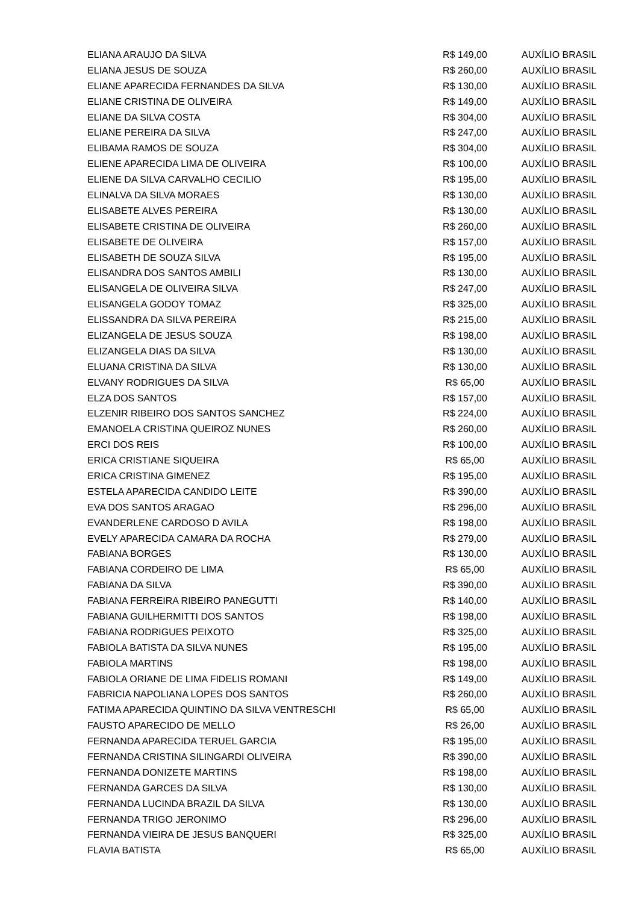| ELIANA ARAUJO DA SILVA | R$ 149,00 | AUXÍLIO BRASIL |
| ELIANA JESUS DE SOUZA | R$ 260,00 | AUXÍLIO BRASIL |
| ELIANE APARECIDA FERNANDES DA SILVA | R$ 130,00 | AUXÍLIO BRASIL |
| ELIANE CRISTINA DE OLIVEIRA | R$ 149,00 | AUXÍLIO BRASIL |
| ELIANE DA SILVA COSTA | R$ 304,00 | AUXÍLIO BRASIL |
| ELIANE PEREIRA DA SILVA | R$ 247,00 | AUXÍLIO BRASIL |
| ELIBAMA RAMOS DE SOUZA | R$ 304,00 | AUXÍLIO BRASIL |
| ELIENE APARECIDA LIMA DE OLIVEIRA | R$ 100,00 | AUXÍLIO BRASIL |
| ELIENE DA SILVA CARVALHO CECILIO | R$ 195,00 | AUXÍLIO BRASIL |
| ELINALVA DA SILVA MORAES | R$ 130,00 | AUXÍLIO BRASIL |
| ELISABETE ALVES PEREIRA | R$ 130,00 | AUXÍLIO BRASIL |
| ELISABETE CRISTINA DE OLIVEIRA | R$ 260,00 | AUXÍLIO BRASIL |
| ELISABETE DE OLIVEIRA | R$ 157,00 | AUXÍLIO BRASIL |
| ELISABETH DE SOUZA SILVA | R$ 195,00 | AUXÍLIO BRASIL |
| ELISANDRA DOS SANTOS AMBILI | R$ 130,00 | AUXÍLIO BRASIL |
| ELISANGELA DE OLIVEIRA SILVA | R$ 247,00 | AUXÍLIO BRASIL |
| ELISANGELA GODOY TOMAZ | R$ 325,00 | AUXÍLIO BRASIL |
| ELISSANDRA DA SILVA PEREIRA | R$ 215,00 | AUXÍLIO BRASIL |
| ELIZANGELA DE JESUS SOUZA | R$ 198,00 | AUXÍLIO BRASIL |
| ELIZANGELA DIAS DA SILVA | R$ 130,00 | AUXÍLIO BRASIL |
| ELUANA CRISTINA DA SILVA | R$ 130,00 | AUXÍLIO BRASIL |
| ELVANY RODRIGUES DA SILVA | R$ 65,00 | AUXÍLIO BRASIL |
| ELZA DOS SANTOS | R$ 157,00 | AUXÍLIO BRASIL |
| ELZENIR RIBEIRO DOS SANTOS SANCHEZ | R$ 224,00 | AUXÍLIO BRASIL |
| EMANOELA CRISTINA QUEIROZ NUNES | R$ 260,00 | AUXÍLIO BRASIL |
| ERCI DOS REIS | R$ 100,00 | AUXÍLIO BRASIL |
| ERICA CRISTIANE SIQUEIRA | R$ 65,00 | AUXÍLIO BRASIL |
| ERICA CRISTINA GIMENEZ | R$ 195,00 | AUXÍLIO BRASIL |
| ESTELA APARECIDA CANDIDO LEITE | R$ 390,00 | AUXÍLIO BRASIL |
| EVA DOS SANTOS ARAGAO | R$ 296,00 | AUXÍLIO BRASIL |
| EVANDERLENE CARDOSO D AVILA | R$ 198,00 | AUXÍLIO BRASIL |
| EVELY APARECIDA CAMARA DA ROCHA | R$ 279,00 | AUXÍLIO BRASIL |
| FABIANA BORGES | R$ 130,00 | AUXÍLIO BRASIL |
| FABIANA CORDEIRO DE LIMA | R$ 65,00 | AUXÍLIO BRASIL |
| FABIANA DA SILVA | R$ 390,00 | AUXÍLIO BRASIL |
| FABIANA FERREIRA RIBEIRO PANEGUTTI | R$ 140,00 | AUXÍLIO BRASIL |
| FABIANA GUILHERMITTI DOS SANTOS | R$ 198,00 | AUXÍLIO BRASIL |
| FABIANA RODRIGUES PEIXOTO | R$ 325,00 | AUXÍLIO BRASIL |
| FABIOLA BATISTA DA SILVA NUNES | R$ 195,00 | AUXÍLIO BRASIL |
| FABIOLA MARTINS | R$ 198,00 | AUXÍLIO BRASIL |
| FABIOLA ORIANE DE LIMA FIDELIS ROMANI | R$ 149,00 | AUXÍLIO BRASIL |
| FABRICIA NAPOLIANA LOPES DOS SANTOS | R$ 260,00 | AUXÍLIO BRASIL |
| FATIMA APARECIDA QUINTINO DA SILVA VENTRESCHI | R$ 65,00 | AUXÍLIO BRASIL |
| FAUSTO APARECIDO DE MELLO | R$ 26,00 | AUXÍLIO BRASIL |
| FERNANDA APARECIDA TERUEL GARCIA | R$ 195,00 | AUXÍLIO BRASIL |
| FERNANDA CRISTINA SILINGARDI OLIVEIRA | R$ 390,00 | AUXÍLIO BRASIL |
| FERNANDA DONIZETE MARTINS | R$ 198,00 | AUXÍLIO BRASIL |
| FERNANDA GARCES DA SILVA | R$ 130,00 | AUXÍLIO BRASIL |
| FERNANDA LUCINDA BRAZIL DA SILVA | R$ 130,00 | AUXÍLIO BRASIL |
| FERNANDA TRIGO JERONIMO | R$ 296,00 | AUXÍLIO BRASIL |
| FERNANDA VIEIRA DE JESUS BANQUERI | R$ 325,00 | AUXÍLIO BRASIL |
| FLAVIA BATISTA | R$ 65,00 | AUXÍLIO BRASIL |